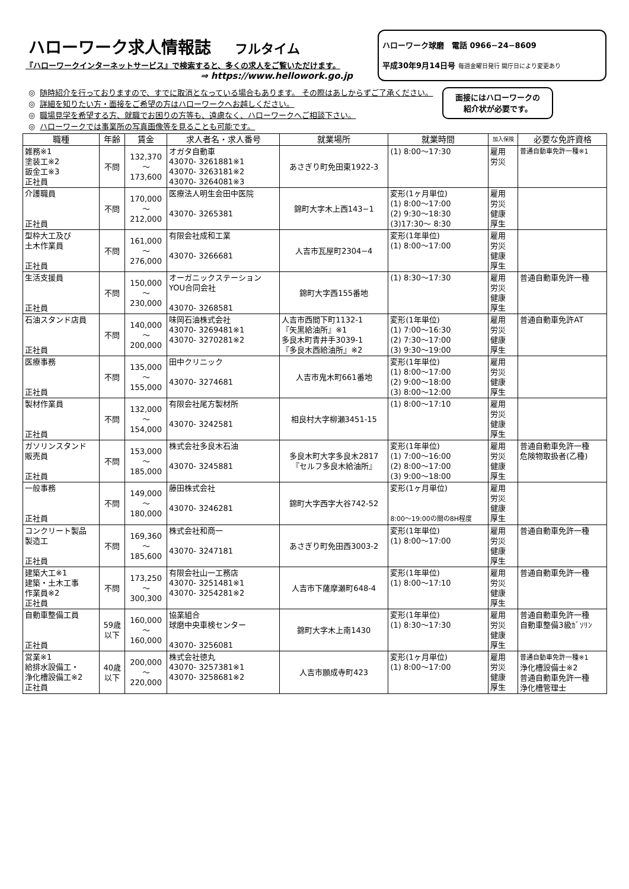ハローワーク求人情報誌 フルタイム
『ハローワークインターネットサービス』で検索すると、多くの求人をご覧いただけます。
⇒ https://www.hellowork.go.jp
ハローワーク球磨　電話 0966−24−8609
平成30年9月14日号 毎週金曜日発行 開庁日により変更あり
面接にはハローワークの
紹介状が必要です。
◎ 随時紹介を行っておりますので、すでに取消となっている場合もあります。 その際はあしからずご了承ください。
◎ 詳細を知りたい方・面接をご希望の方はハローワークへお越しください。
◎ 職場見学を希望する方、就職でお困りの方等も、遠慮なく、ハローワークへご相談下さい。
◎ ハローワークでは事業所の写真画像等を見ることも可能です。
| 職種 | 年齢 | 賃金 | 求人者名・求人番号 | 就業場所 | 就業時間 | 加入保険 | 必要な免許資格 |
| --- | --- | --- | --- | --- | --- | --- | --- |
| 雑務※1 塗装工※2 鈑金工※3 正社員 | 不問 | 132,370 ～ 173,600 | オガタ自動車 43070- 3261881※1 43070- 3263181※2 43070- 3264081※3 | あさぎり町免田東1922-3 | (1) 8:00～17:30 | 雇用 労災 | 普通自動車免許一種※1 |
| 介護職員 正社員 | 不問 | 170,000 ～ 212,000 | 医療法人明生会田中医院 43070- 3265381 | 錦町大字木上西143−1 | 変形(1ヶ月単位) (1) 8:00～17:00 (2) 9:30～18:30 (3)17:30～ 8:30 | 雇用 労災 健康 厚生 | |
| 型枠大工及び 土木作業員 正社員 | 不問 | 161,000 ～ 276,000 | 有限会社成和工業 43070- 3266681 | 人吉市瓦屋町2304−4 | 変形(1年単位) (1) 8:00～17:00 | 雇用 労災 健康 厚生 | |
| 生活支援員 正社員 | 不問 | 150,000 ～ 230,000 | オーガニックステーション YOU合同会社 43070- 3268581 | 錦町大字西155番地 | (1) 8:30～17:30 | 雇用 労災 健康 厚生 | 普通自動車免許一種 |
| 石油スタンド店員 正社員 | 不問 | 140,000 ～ 200,000 | 味岡石油株式会社 43070- 3269481※1 43070- 3270281※2 | 人吉市西間下町1132-1 『矢黒給油所』※1 多良木町青井手3039-1 『多良木西給油所』※2 | 変形(1年単位) (1) 7:00～16:30 (2) 7:30～17:00 (3) 9:30～19:00 | 雇用 労災 健康 厚生 | 普通自動車免許AT |
| 医療事務 正社員 | 不問 | 135,000 ～ 155,000 | 田中クリニック 43070- 3274681 | 人吉市鬼木町661番地 | 変形(1年単位) (1) 8:00～17:00 (2) 9:00～18:00 (3) 8:00～12:00 | 雇用 労災 健康 厚生 | |
| 製材作業員 正社員 | 不問 | 132,000 ～ 154,000 | 有限会社尾方製材所 43070- 3242581 | 相良村大字柳瀬3451-15 | (1) 8:00～17:10 | 雇用 労災 健康 厚生 | |
| ガソリンスタンド 販売員 正社員 | 不問 | 153,000 ～ 185,000 | 株式会社多良木石油 43070- 3245881 | 多良木町大字多良木2817 『セルフ多良木給油所』 | 変形(1年単位) (1) 7:00～16:00 (2) 8:00～17:00 (3) 9:00～18:00 | 雇用 労災 健康 厚生 | 普通自動車免許一種 危険物取扱者(乙種) |
| 一般事務 正社員 | 不問 | 149,000 ～ 180,000 | 藤田株式会社 43070- 3246281 | 錦町大字西字大谷742-52 | 変形(1ヶ月単位) 8:00～19:00の間の8H程度 | 雇用 労災 健康 厚生 | |
| コンクリート製品 製造工 正社員 | 不問 | 169,360 ～ 185,600 | 株式会社和商一 43070- 3247181 | あさぎり町免田西3003-2 | 変形(1年単位) (1) 8:00～17:00 | 雇用 労災 健康 厚生 | 普通自動車免許一種 |
| 建築大工※1 建築・土木工事 作業員※2 正社員 | 不問 | 173,250 ～ 300,300 | 有限会社山一工務店 43070- 3251481※1 43070- 3254281※2 | 人吉市下薩摩瀬町648-4 | 変形(1年単位) (1) 8:00～17:10 | 雇用 労災 健康 厚生 | 普通自動車免許一種 |
| 自動車整備工員 正社員 | 59歳 以下 | 160,000 ～ 160,000 | 協業組合 球磨中央車検センター 43070- 3256081 | 錦町大字木上南1430 | 変形(1年単位) (1) 8:30～17:30 | 雇用 労災 健康 厚生 | 普通自動車免許一種 自動車整備3級ｶﾞｿﾘﾝ |
| 営業※1 給排水設備工・ 浄化槽設備工※2 正社員 | 40歳 以下 | 200,000 ～ 220,000 | 株式会社徳丸 43070- 3257381※1 43070- 3258681※2 | 人吉市願成寺町423 | 変形(1ヶ月単位) (1) 8:00～17:00 | 雇用 労災 健康 厚生 | 普通自動車免許一種※1 浄化槽設備士※2 普通自動車免許一種 浄化槽管理士 |